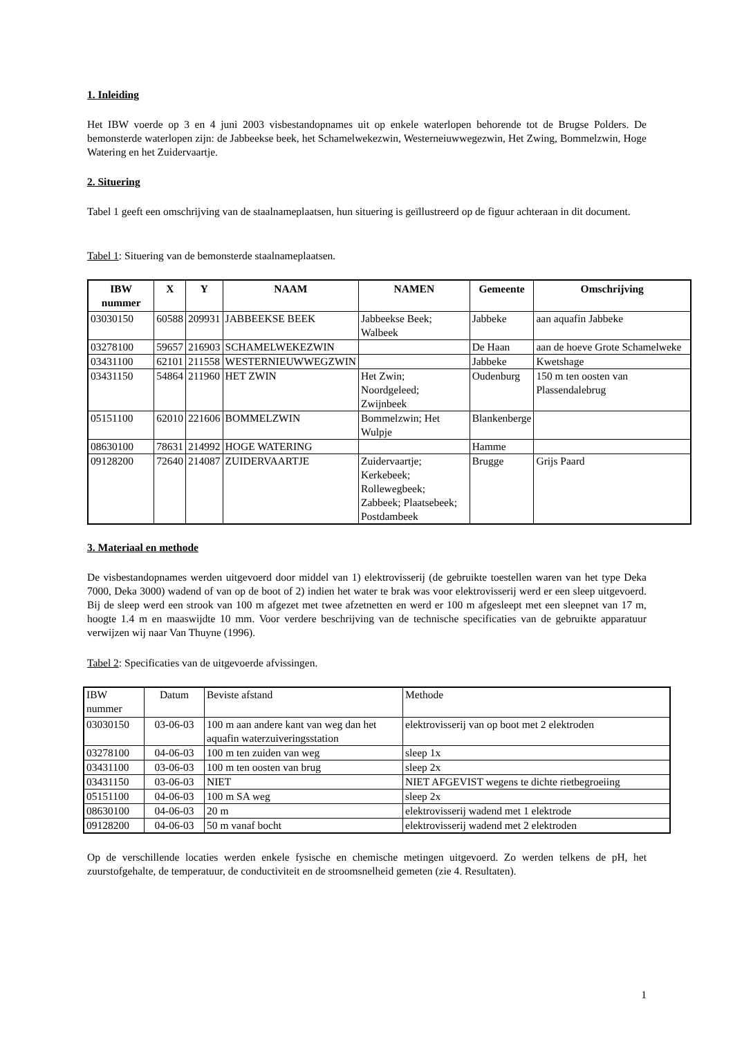1. Inleiding
Het IBW voerde op 3 en 4 juni 2003 visbestandopnames uit op enkele waterlopen behorende tot de Brugse Polders. De bemonsterde waterlopen zijn: de Jabbeekse beek, het Schamelwekezwin, Westerneiuwwegezwin, Het Zwing, Bommelzwin, Hoge Watering en het Zuidervaartje.
2. Situering
Tabel 1 geeft een omschrijving van de staalnameplaatsen, hun situering is geïllustreerd op de figuur achteraan in dit document.
Tabel 1: Situering van de bemonsterde staalnameplaatsen.
| IBW nummer | X | Y | NAAM | NAMEN | Gemeente | Omschrijving |
| --- | --- | --- | --- | --- | --- | --- |
| 03030150 | 60588 | 209931 | JABBEEKSE BEEK | Jabbeekse Beek; Walbeek | Jabbeke | aan aquafin Jabbeke |
| 03278100 | 59657 | 216903 | SCHAMELWEKEZWIN | | De Haan | aan de hoeve Grote Schamelweke |
| 03431100 | 62101 | 211558 | WESTERNIEUWWEGZWIN | | Jabbeke | Kwetshage |
| 03431150 | 54864 | 211960 | HET ZWIN | Het Zwin; Noordgeleed; Zwijnbeek | Oudenburg | 150 m ten oosten van Plassendalebrug |
| 05151100 | 62010 | 221606 | BOMMELZWIN | Bommelzwin; Het Wulpje | Blankenberge | |
| 08630100 | 78631 | 214992 | HOGE WATERING | | Hamme | |
| 09128200 | 72640 | 214087 | ZUIDERVAARTJE | Zuidervaartje; Kerkebeek; Rollewegbeek; Zabbeek; Plaatsebeek; Postdambeek | Brugge | Grijs Paard |
3. Materiaal en methode
De visbestandopnames werden uitgevoerd door middel van 1) elektrovisserij (de gebruikte toestellen waren van het type Deka 7000, Deka 3000) wadend of van op de boot of 2) indien het water te brak was voor elektrovisserij werd er een sleep uitgevoerd. Bij de sleep werd een strook van 100 m afgezet met twee afzetnetten en werd er 100 m afgesleept met een sleepnet van 17 m, hoogte 1.4 m en maaswijdte 10 mm. Voor verdere beschrijving van de technische specificaties van de gebruikte apparatuur verwijzen wij naar Van Thuyne (1996).
Tabel 2: Specificaties van de uitgevoerde afvissingen.
| IBW nummer | Datum | Beviste afstand | Methode |
| 03030150 | 03-06-03 | 100 m aan andere kant van weg dan het aquafin waterzuiveringsstation | elektrovisserij van op boot met 2 elektroden |
| 03278100 | 04-06-03 | 100 m ten zuiden van weg | sleep 1x |
| 03431100 | 03-06-03 | 100 m ten oosten van brug | sleep 2x |
| 03431150 | 03-06-03 | NIET | NIET AFGEVIST wegens te dichte rietbegroeiing |
| 05151100 | 04-06-03 | 100 m SA weg | sleep 2x |
| 08630100 | 04-06-03 | 20 m | elektrovisserij wadend met 1 elektrode |
| 09128200 | 04-06-03 | 50 m vanaf bocht | elektrovisserij wadend met 2 elektroden |
Op de verschillende locaties werden enkele fysische en chemische metingen uitgevoerd. Zo werden telkens de pH, het zuurstofgehalte, de temperatuur, de conductiviteit en de stroomsnelheid gemeten (zie 4. Resultaten).
1